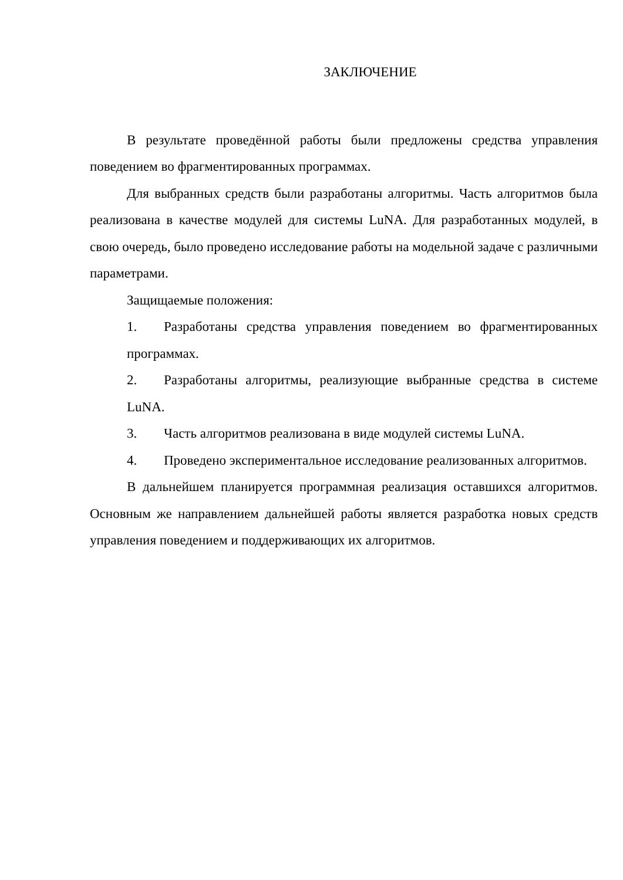ЗАКЛЮЧЕНИЕ
В результате проведённой работы были предложены средства управления поведением во фрагментированных программах.
Для выбранных средств были разработаны алгоритмы. Часть алгоритмов была реализована в качестве модулей для системы LuNA. Для разработанных модулей, в свою очередь, было проведено исследование работы на модельной задаче с различными параметрами.
Защищаемые положения:
1. Разработаны средства управления поведением во фрагментированных программах.
2. Разработаны алгоритмы, реализующие выбранные средства в системе LuNA.
3. Часть алгоритмов реализована в виде модулей системы LuNA.
4. Проведено экспериментальное исследование реализованных алгоритмов.
В дальнейшем планируется программная реализация оставшихся алгоритмов. Основным же направлением дальнейшей работы является разработка новых средств управления поведением и поддерживающих их алгоритмов.